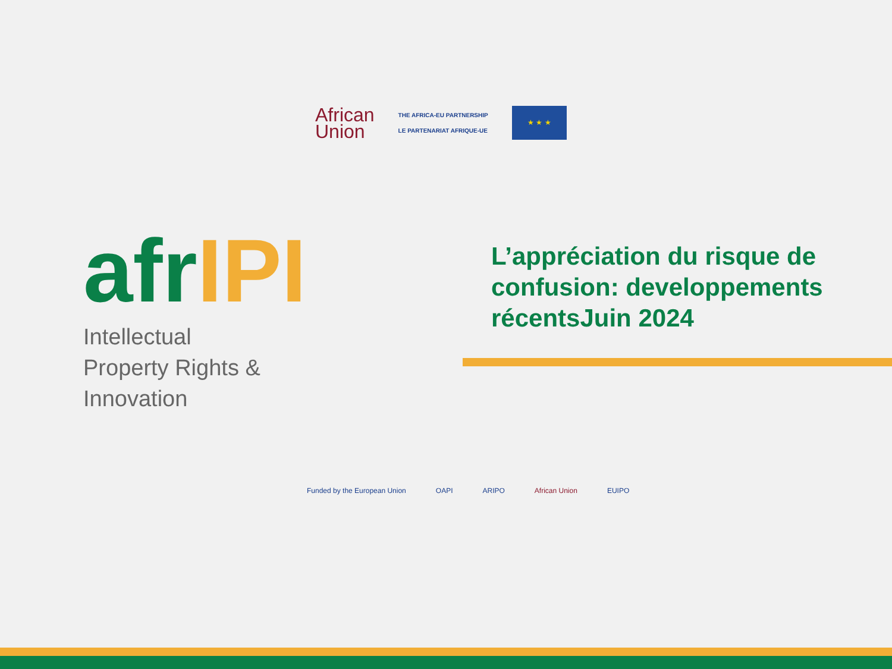African
Union
THE AFRICA-EU PARTNERSHIP
LE PARTENARIAT AFRIQUE-UE
★ ★ ★
afrIPI
Intellectual
Property Rights &
Innovation
L’appréciation du risque de confusion: developpements récentsJuin 2024
Funded by the European Union OAPI ARIPO African Union EUIPO